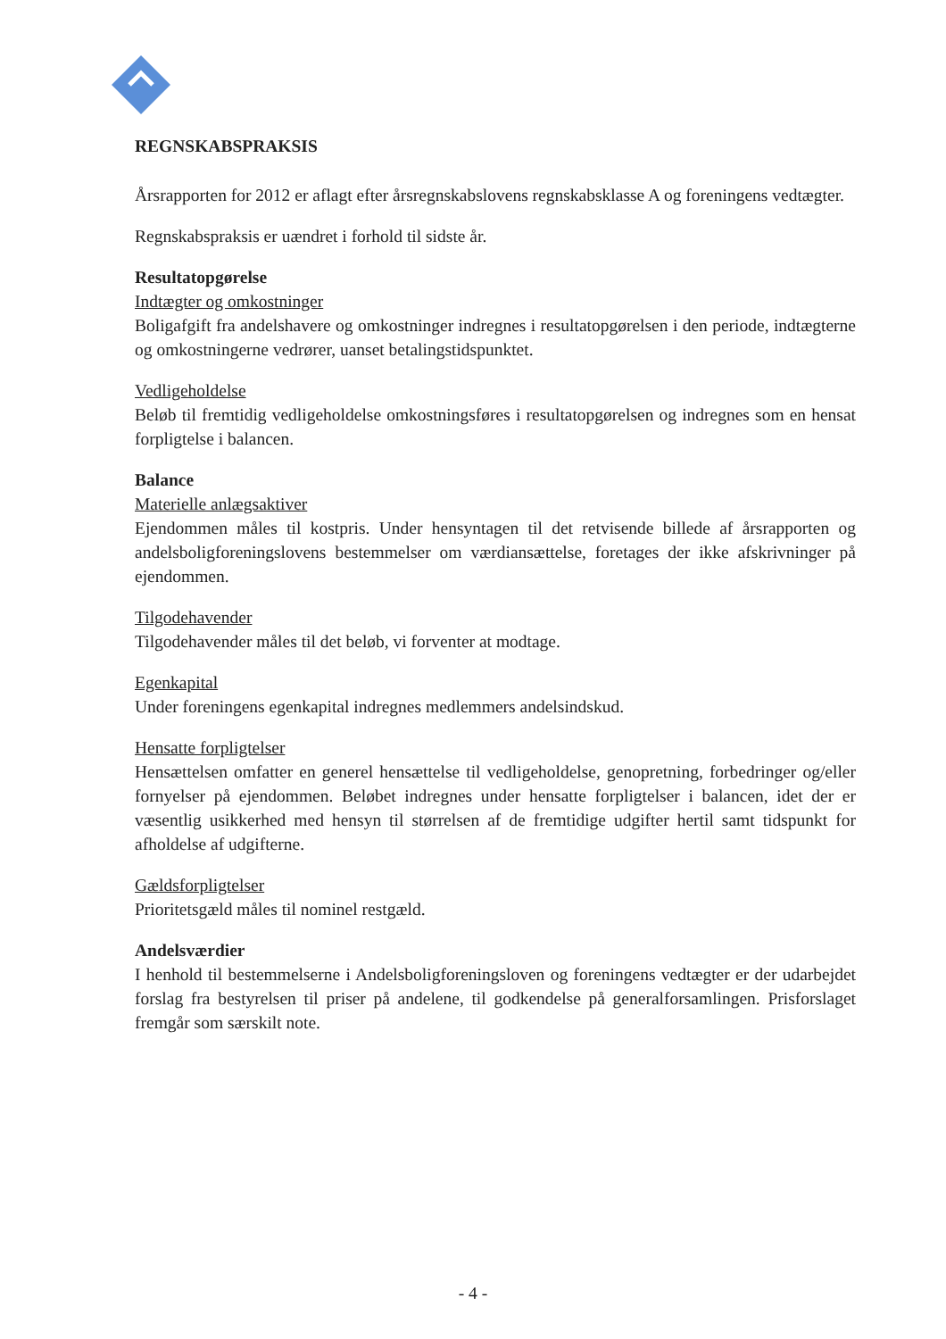REGNSKABSPRAKSIS
Årsrapporten for 2012 er aflagt efter årsregnskabslovens regnskabsklasse A og foreningens vedtægter.
Regnskabspraksis er uændret i forhold til sidste år.
Resultatopgørelse
Indtægter og omkostninger
Boligafgift fra andelshavere og omkostninger indregnes i resultatopgørelsen i den periode, indtægterne og omkostningerne vedrører, uanset betalingstidspunktet.
Vedligeholdelse
Beløb til fremtidig vedligeholdelse omkostningsføres i resultatopgørelsen og indregnes som en hensat forpligtelse i balancen.
Balance
Materielle anlægsaktiver
Ejendommen måles til kostpris. Under hensyntagen til det retvisende billede af årsrapporten og andelsboligforeningslovens bestemmelser om værdiansættelse, foretages der ikke afskrivninger på ejendommen.
Tilgodehavender
Tilgodehavender måles til det beløb, vi forventer at modtage.
Egenkapital
Under foreningens egenkapital indregnes medlemmers andelsindskud.
Hensatte forpligtelser
Hensættelsen omfatter en generel hensættelse til vedligeholdelse, genopretning, forbedringer og/eller fornyelser på ejendommen. Beløbet indregnes under hensatte forpligtelser i balancen, idet der er væsentlig usikkerhed med hensyn til størrelsen af de fremtidige udgifter hertil samt tidspunkt for afholdelse af udgifterne.
Gældsforpligtelser
Prioritetsgæld måles til nominel restgæld.
Andelsværdier
I henhold til bestemmelserne i Andelsboligforeningsloven og foreningens vedtægter er der udarbejdet forslag fra bestyrelsen til priser på andelene, til godkendelse på generalforsamlingen. Prisforslaget fremgår som særskilt note.
- 4 -